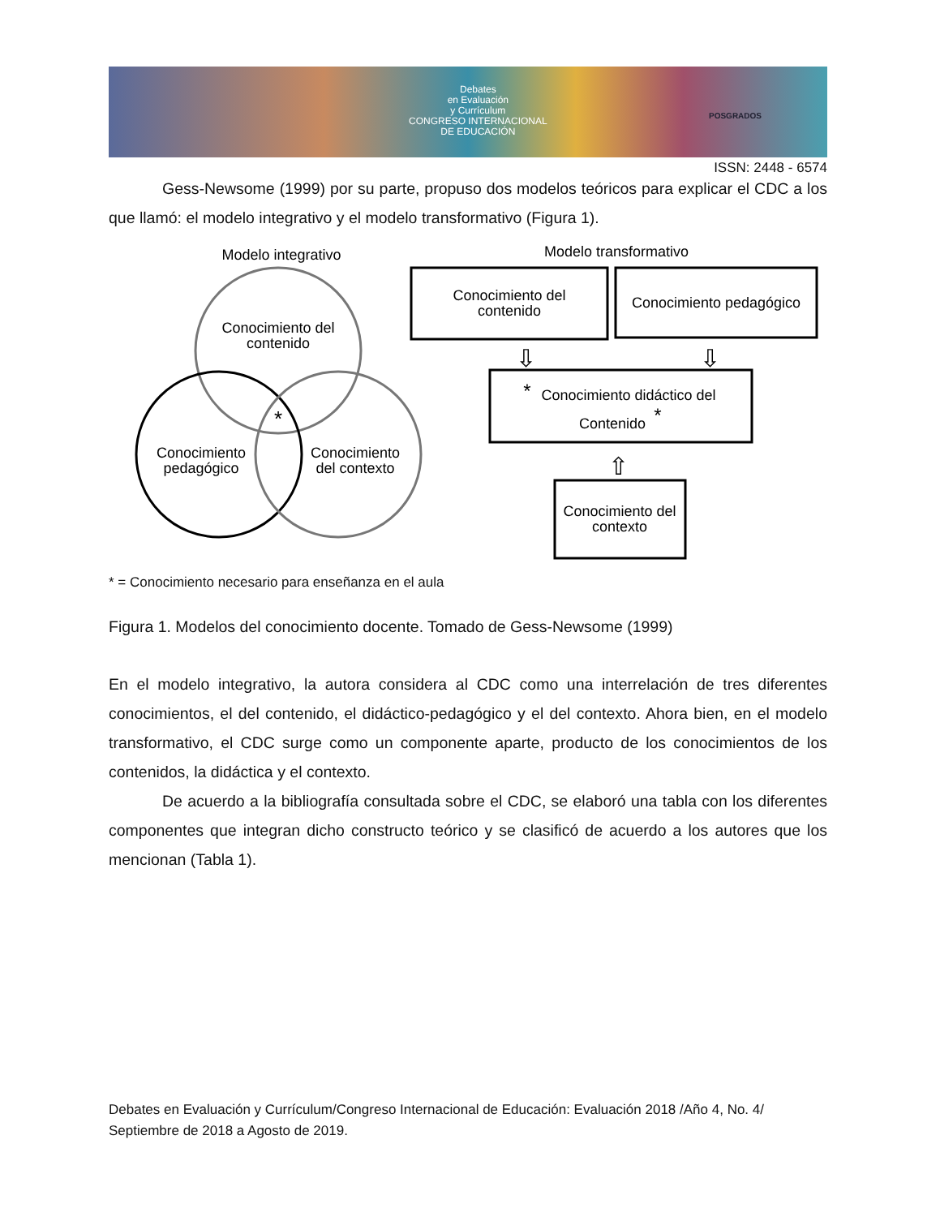Debates
en Evaluación
y Currículum
CONGRESO INTERNACIONAL
DE EDUCACIÓN
POSGRADOS
ISSN: 2448 - 6574
Gess-Newsome (1999) por su parte, propuso dos modelos teóricos para explicar el CDC a los que llamó: el modelo integrativo y el modelo transformativo (Figura 1).
Modelo integrativo
Modelo transformativo
Conocimiento del
contenido
Conocimiento
pedagógico
Conocimiento
del contexto
*
Conocimiento del
contenido
Conocimiento pedagógico
Conocimiento didáctico del
Contenido
*
*
Conocimiento del
contexto
⇩
⇩
⇧
* = Conocimiento necesario para enseñanza en el aula
Figura 1. Modelos del conocimiento docente. Tomado de Gess-Newsome (1999)
En el modelo integrativo, la autora considera al CDC como una interrelación de tres diferentes conocimientos, el del contenido, el didáctico-pedagógico y el del contexto. Ahora bien, en el modelo transformativo, el CDC surge como un componente aparte, producto de los conocimientos de los contenidos, la didáctica y el contexto.
De acuerdo a la bibliografía consultada sobre el CDC, se elaboró una tabla con los diferentes componentes que integran dicho constructo teórico y se clasificó de acuerdo a los autores que los mencionan (Tabla 1).
Debates en Evaluación y Currículum/Congreso Internacional de Educación: Evaluación 2018 /Año 4, No. 4/ Septiembre de 2018 a Agosto de 2019.